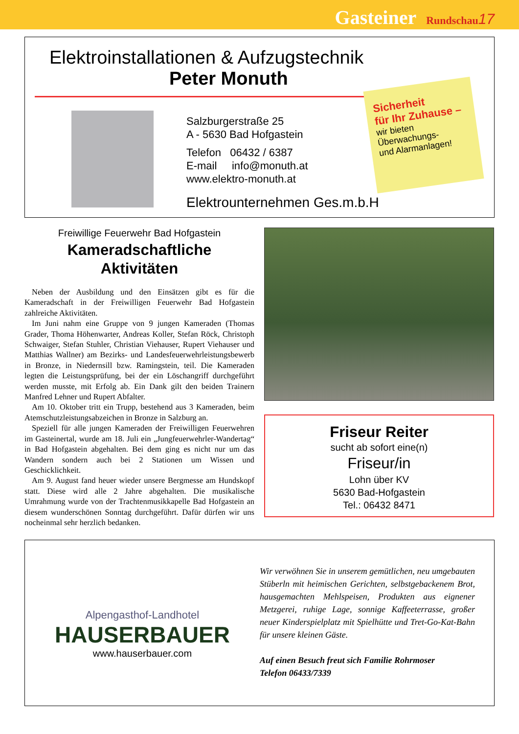Gasteiner Rundschau 17
Elektroinstallationen & Aufzugstechnik
Peter Monuth
Salzburgerstraße 25
A - 5630 Bad Hofgastein
Telefon 06432 / 6387
E-mail info@monuth.at
www.elektro-monuth.at
Elektrounternehmen Ges.m.b.H
Sicherheit
für Ihr Zuhause –
wir bieten
Überwachungs-
und Alarmanlagen!
Freiwillige Feuerwehr Bad Hofgastein
Kameradschaftliche
Aktivitäten
Neben der Ausbildung und den Einsätzen gibt es für die Kameradschaft in der Freiwilligen Feuerwehr Bad Hofgastein zahlreiche Aktivitäten.
Im Juni nahm eine Gruppe von 9 jungen Kameraden (Thomas Grader, Thoma Höhenwarter, Andreas Koller, Stefan Röck, Christoph Schwaiger, Stefan Stuhler, Christian Viehauser, Rupert Viehauser und Matthias Wallner) am Bezirks- und Landesfeuerwehrleistungsbewerb in Bronze, in Niedernsill bzw. Ramingstein, teil. Die Kameraden legten die Leistungsprüfung, bei der ein Löschangriff durchgeführt werden musste, mit Erfolg ab. Ein Dank gilt den beiden Trainern Manfred Lehner und Rupert Abfalter.
Am 10. Oktober tritt ein Trupp, bestehend aus 3 Kameraden, beim Atemschutzleistungsabzeichen in Bronze in Salzburg an.
Speziell für alle jungen Kameraden der Freiwilligen Feuerwehren im Gasteinertal, wurde am 18. Juli ein „Jungfeuerwehrler-Wandertag“ in Bad Hofgastein abgehalten. Bei dem ging es nicht nur um das Wandern sondern auch bei 2 Stationen um Wissen und Geschicklichkeit.
Am 9. August fand heuer wieder unsere Bergmesse am Hundskopf statt. Diese wird alle 2 Jahre abgehalten. Die musikalische Umrahmung wurde von der Trachtenmusikkapelle Bad Hofgastein an diesem wunderschönen Sonntag durchgeführt. Dafür dürfen wir uns nocheinmal sehr herzlich bedanken.
Friseur Reiter
sucht ab sofort eine(n)
Friseur/in
Lohn über KV
5630 Bad-Hofgastein
Tel.: 06432 8471
Alpengasthof-Landhotel
HAUSERBAUER
www.hauserbauer.com
Wir verwöhnen Sie in unserem gemütlichen, neu umgebauten Stüberln mit heimischen Gerichten, selbstgebackenem Brot, hausgemachten Mehlspeisen, Produkten aus eignener Metzgerei, ruhige Lage, sonnige Kaffeeterrasse, großer neuer Kinderspielplatz mit Spielhütte und Tret-Go-Kat-Bahn für unsere kleinen Gäste.
Auf einen Besuch freut sich Familie Rohrmoser
Telefon 06433/7339